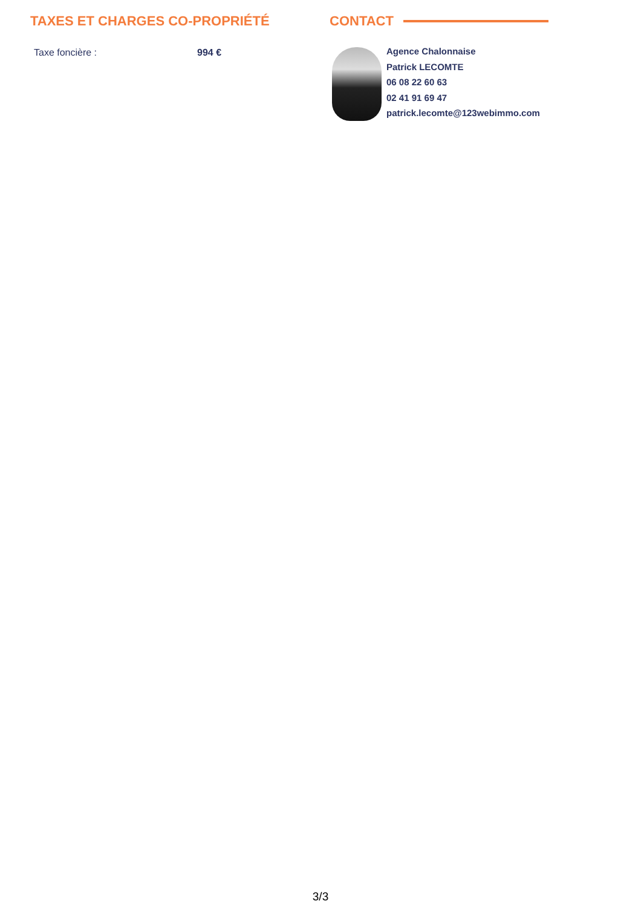TAXES ET CHARGES CO-PROPRIÉTÉ
| Taxe foncière : | 994 € |
CONTACT
Agence Chalonnaise
Patrick LECOMTE
06 08 22 60 63
02 41 91 69 47
patrick.lecomte@123webimmo.com
3/3